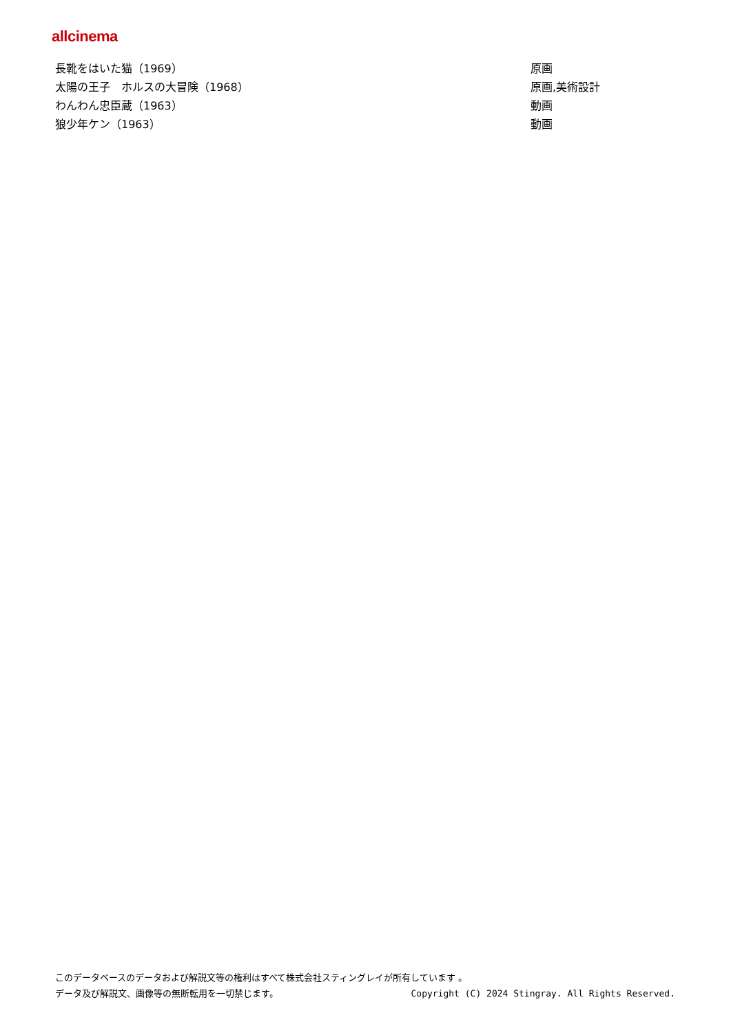allcinema
| 長靴をはいた猫（1969） | 原画 |
| 太陽の王子 ホルスの大冒険（1968） | 原画,美術設計 |
| わんわん忠臣蔵（1963） | 動画 |
| 狼少年ケン（1963） | 動画 |
このデータベースのデータおよび解説文等の権利はすべて株式会社スティングレイが所有しています 。
データ及び解説文、画像等の無断転用を一切禁じます。 Copyright (C) 2024 Stingray. All Rights Reserved.